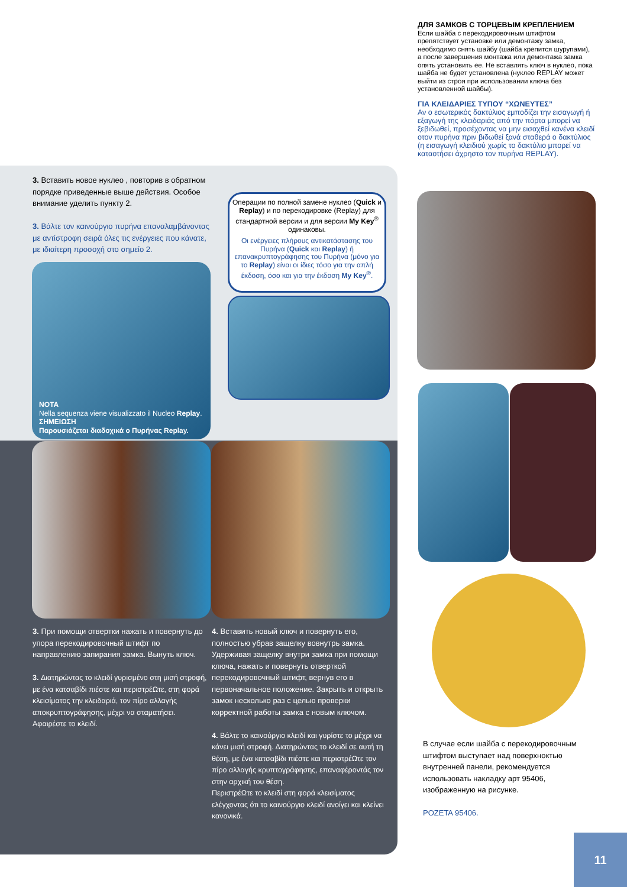ДЛЯ ЗАМКОВ С ТОРЦЕВЫМ КРЕПЛЕНИЕМ
Если шайба с перекодировочным штифтом препятствует установке или демонтажу замка, необходимо снять шайбу (шайба крепится шурупами), а после завершения монтажа или демонтажа замка опять установить ее. Не вставлять ключ в нуклео, пока шайба не будет установлена (нуклео REPLAY может выйти из строя при использовании ключа без установленной шайбы).
ΓΙΑ ΚΛΕΙΔΑΡΙΕΣ ΤΥΠΟΥ “ΧΩΝΕΥΤΕΣ”
Αν ο εσωτερικός δακτύλιος εμποδίζει την εισαγωγή ή εξαγωγή της κλειδαριάς από την πόρτα μπορεί να ξεβιδωθεί, προσέχοντας να μην εισαχθεί κανένα κλειδί οτον πυρήνα πριν βιδωθεί ξανά σταθερά ο δακτύλιος (η εισαγωγή κλειδιού χωρίς το δακτύλιο μπορεί να καταοτήσει άχρηστο τον πυρήνα REPLAY).
3. Вставить новое нуклео , повторив в обратном порядке приведенные выше действия. Особое внимание уделить пункту 2.
3. Βάλτε τον καινούργιο πυρήνα επαναλαμβάνοντας με αντίστροφη σειρά όλες τις ενέργειες που κάνατε, με ιδιαίτερη προσοχή στο σημείο 2.
NOTA
Nella sequenza viene visualizzato il Nucleo Replay.
ΣΗΜΕΙΩΣΗ
Παρουσιάζεται διαδοχικά ο Πυρήνας Replay.
Операции по полной замене нуклео (Quick и Replay) и по перекодировке (Replay) для стандартной версии и для версии My Key<sup>®</sup> одинаковы.
Οι ενέργειες πλήρους αντικατάστασης του Πυρήνα (Quick και Replay) ή επανακρυπτογράφησης του Πυρήνα (μόνο για το Replay) είναι οι ίδιες τόσο για την απλή έκδοση, όσο και για την έκδοση My Key<sup>®</sup>.
3. При помощи отвертки нажать и повернуть до упора перекодировочный штифт по направлению запирания замка. Вынуть ключ.
3. Διατηρώντας το κλειδί γυρισμένο στη μισή στροφή, με ένα κατσαβίδι πιέστε και περιστρέΩτε, στη φορά κλεισίματος την κλειδαριά, τον πίρο αλλαγής αποκρυπτογράφησης, μέχρι να σταματήσει. Αφαιρέστε το κλειδί.
4. Вставить новый ключ и повернуть его, полностью убрав защелку вовнутрь замка. Удерживая защелку внутри замка при помощи ключа, нажать и повернуть отверткой перекодировочный штифт, вернув его в первоначальное положение. Закрыть и открыть замок несколько раз с целью проверки корректной работы замка с новым ключом.
4. Βάλτε το καινούργιο κλειδί και γυρίστε το μέχρι να κάνει μισή στροφή. Διατηρώντας το κλειδί σε αυτή τη θέση, με ένα κατσαβίδι πιέστε και περιστρέΩτε τον πίρο αλλαγής κρυπτογράφησης, επαναφέροντάς τον στην αρχική του θέση.
ΠεριστρέΩτε το κλειδί στη φορά κλεισίματος ελέγχοντας ότι το καινούργιο κλειδί ανοίγει και κλείνει κανονικά.
В случае если шайба с перекодировочным штифтом выступает над поверхноктью внутренней панели, рекомендуется использовать накладку арт 95406, изображенную на рисунке.
ΡΟΖΕΤΑ 95406.
11